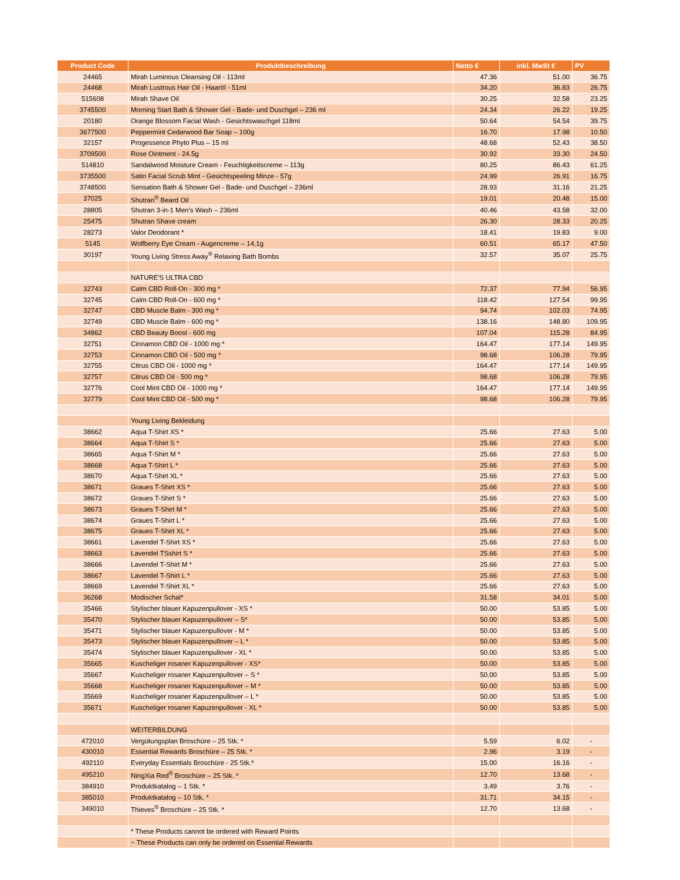| Product Code | Produktbeschreibung | Netto € | inkl. MwSt € | PV |
| --- | --- | --- | --- | --- |
| 24465 | Mirah Luminous Cleansing Oil - 113ml | 47.36 | 51.00 | 36.75 |
| 24468 | Mirah Lustrous Hair Oil - Haaröl - 51ml | 34.20 | 36.83 | 26.75 |
| 515608 | Mirah Shave Oil | 30.25 | 32.58 | 23.25 |
| 3745500 | Morning Start Bath & Shower Gel - Bade- und Duschgel – 236 ml | 24.34 | 26.22 | 19.25 |
| 20180 | Orange Blossom Facial Wash - Gesichtswaschgel 118ml | 50.64 | 54.54 | 39.75 |
| 3677500 | Peppermint Cedarwood Bar Soap – 100g | 16.70 | 17.98 | 10.50 |
| 32157 | Progessence Phyto Plus – 15 ml | 48.68 | 52.43 | 38.50 |
| 3709500 | Rose Ointment - 24.5g | 30.92 | 33.30 | 24.50 |
| 514810 | Sandalwood Moisture Cream - Feuchtigkeitscreme – 113g | 80.25 | 86.43 | 61.25 |
| 3735500 | Satin Facial Scrub Mint - Gesichtspeeling Minze - 57g | 24.99 | 26.91 | 16.75 |
| 3748500 | Sensation Bath & Shower Gel - Bade- und Duschgel – 236ml | 28.93 | 31.16 | 21.25 |
| 37025 | Shutran<sup>®</sup> Beard Oil | 19.01 | 20.48 | 15.00 |
| 28805 | Shutran 3-in-1 Men’s Wash – 236ml | 40.46 | 43.58 | 32.00 |
| 25475 | Shutran Shave cream | 26.30 | 28.33 | 20.25 |
| 28273 | Valor Deodorant * | 18.41 | 19.83 | 9.00 |
| 5145 | Wolfberry Eye Cream - Augencreme – 14,1g | 60.51 | 65.17 | 47.50 |
| 30197 | Young Living Stress Away<sup>®</sup> Relaxing Bath Bombs | 32.57 | 35.07 | 25.75 |
| | NATURE'S ULTRA CBD | | | |
| 32743 | Calm CBD Roll-On - 300 mg * | 72.37 | 77.94 | 56.95 |
| 32745 | Calm CBD Roll-On - 600 mg * | 118.42 | 127.54 | 99.95 |
| 32747 | CBD Muscle Balm - 300 mg * | 94.74 | 102.03 | 74.95 |
| 32749 | CBD Muscle Balm - 600 mg * | 138.16 | 148.80 | 109.95 |
| 34862 | CBD Beauty Boost - 600 mg | 107.04 | 115.28 | 84.95 |
| 32751 | Cinnamon CBD Oil - 1000 mg * | 164.47 | 177.14 | 149.95 |
| 32753 | Cinnamon CBD Oil - 500 mg * | 98.68 | 106.28 | 79.95 |
| 32755 | Citrus CBD Oil - 1000 mg * | 164.47 | 177.14 | 149.95 |
| 32757 | Citrus CBD Oil - 500 mg * | 98.68 | 106.28 | 79.95 |
| 32776 | Cool Mint CBD Oil - 1000 mg * | 164.47 | 177.14 | 149.95 |
| 32779 | Cool Mint CBD Oil - 500 mg * | 98.68 | 106.28 | 79.95 |
| | Young Living Bekleidung | | | |
| 38662 | Aqua T-Shirt XS * | 25.66 | 27.63 | 5.00 |
| 38664 | Aqua T-Shirt S * | 25.66 | 27.63 | 5.00 |
| 38665 | Aqua T-Shirt M * | 25.66 | 27.63 | 5.00 |
| 38668 | Aqua T-Shirt L * | 25.66 | 27.63 | 5.00 |
| 38670 | Aqua T-Shirt XL * | 25.66 | 27.63 | 5.00 |
| 38671 | Graues T-Shirt XS * | 25.66 | 27.63 | 5.00 |
| 38672 | Graues T-Shirt S * | 25.66 | 27.63 | 5.00 |
| 38673 | Graues T-Shirt M * | 25.66 | 27.63 | 5.00 |
| 38674 | Graues T-Shirt L * | 25.66 | 27.63 | 5.00 |
| 38675 | Graues T-Shirt XL * | 25.66 | 27.63 | 5.00 |
| 38661 | Lavendel T-Shirt XS * | 25.66 | 27.63 | 5.00 |
| 38663 | Lavendel TSshirt S * | 25.66 | 27.63 | 5.00 |
| 38666 | Lavendel T-Shirt M * | 25.66 | 27.63 | 5.00 |
| 38667 | Lavendel T-Shirt L * | 25.66 | 27.63 | 5.00 |
| 38669 | Lavendel T-Shirt XL * | 25.66 | 27.63 | 5.00 |
| 36268 | Modischer Schal* | 31.58 | 34.01 | 5.00 |
| 35466 | Stylischer blauer Kapuzenpullover - XS * | 50.00 | 53.85 | 5.00 |
| 35470 | Stylischer blauer Kapuzenpullover – S* | 50.00 | 53.85 | 5.00 |
| 35471 | Stylischer blauer Kapuzenpullover - M * | 50.00 | 53.85 | 5.00 |
| 35473 | Stylischer blauer Kapuzenpullover – L * | 50.00 | 53.85 | 5.00 |
| 35474 | Stylischer blauer Kapuzenpullover - XL * | 50.00 | 53.85 | 5.00 |
| 35665 | Kuscheliger rosaner Kapuzenpullover - XS* | 50.00 | 53.85 | 5.00 |
| 35667 | Kuscheliger rosaner Kapuzenpullover – S * | 50.00 | 53.85 | 5.00 |
| 35668 | Kuscheliger rosaner Kapuzenpullover – M * | 50.00 | 53.85 | 5.00 |
| 35669 | Kuscheliger rosaner Kapuzenpullover – L * | 50.00 | 53.85 | 5.00 |
| 35671 | Kuscheliger rosaner Kapuzenpullover - XL * | 50.00 | 53.85 | 5.00 |
| | WEITERBILDUNG | | | |
| 472010 | Vergütungsplan Broschüre – 25 Stk. * | 5.59 | 6.02 | - |
| 430010 | Essential Rewards Broschüre – 25 Stk. * | 2.96 | 3.19 | - |
| 492110 | Everyday Essentials Broschüre - 25 Stk.* | 15.00 | 16.16 | - |
| 495210 | NingXia Red<sup>®</sup> Broschüre – 25 Stk. * | 12.70 | 13.68 | - |
| 384910 | Produktkatalog – 1 Stk. * | 3.49 | 3.76 | - |
| 385010 | Produktkatalog – 10 Stk. * | 31.71 | 34.15 | - |
| 349010 | Thieves<sup>®</sup> Broschüre – 25 Stk. * | 12.70 | 13.68 | - |
| | * These Products cannot be ordered with Reward Points | | | |
| | ~ These Products can only be ordered on Essential Rewards | | | |